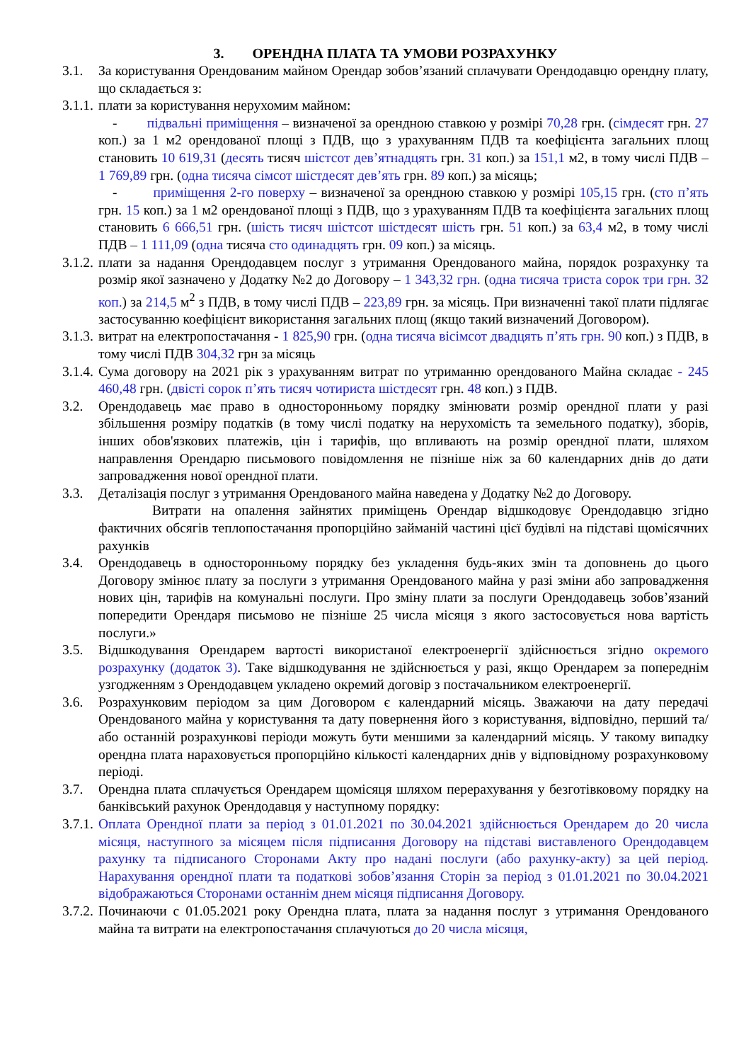3. ОРЕНДНА ПЛАТА ТА УМОВИ РОЗРАХУНКУ
3.1. За користування Орендованим майном Орендар зобов’язаний сплачувати Орендодавцю орендну плату, що складається з:
3.1.1.
плати за користування нерухомим майном:
- підвальні приміщення – визначеної за орендною ставкою у розмірі 70,28 грн. (сімдесят грн. 27 коп.) за 1 м2 орендованої площі з ПДВ, що з урахуванням ПДВ та коефіцієнта загальних площ становить 10 619,31 (десять тисяч шістсот дев’ятнадцять грн. 31 коп.) за 151,1 м2, в тому числі ПДВ – 1 769,89 грн. (одна тисяча сімсот шістдесят дев’ять грн. 89 коп.) за місяць;
- приміщення 2-го поверху – визначеної за орендною ставкою у розмірі 105,15 грн. (сто п’ять грн. 15 коп.) за 1 м2 орендованої площі з ПДВ, що з урахуванням ПДВ та коефіцієнта загальних площ становить 6 666,51 грн. (шість тисяч шістсот шістдесят шість грн. 51 коп.) за 63,4 м2, в тому числі ПДВ – 1 111,09 (одна тисяча сто одинадцять грн. 09 коп.) за місяць.
3.1.2.
плати за надання Орендодавцем послуг з утримання Орендованого майна, порядок розрахунку та розмір якої зазначено у Додатку №2 до Договору – 1 343,32 грн. (одна тисяча триста сорок три грн. 32 коп.) за 214,5 м<sup>2</sup> з ПДВ, в тому числі ПДВ – 223,89 грн. за місяць. При визначенні такої плати підлягає застосуванню коефіцієнт використання загальних площ (якщо такий визначений Договором).
3.1.3.
витрат на електропостачання - 1 825,90 грн. (одна тисяча вісімсот двадцять п’ять грн. 90 коп.) з ПДВ, в тому числі ПДВ 304,32 грн за місяць
3.1.4.
Сума договору на 2021 рік з урахуванням витрат по утриманню орендованого Майна складає - 245 460,48 грн. (двісті сорок п’ять тисяч чотириста шістдесят грн. 48 коп.) з ПДВ.
3.2. Орендодавець має право в односторонньому порядку змінювати розмір орендної плати у разі збільшення розміру податків (в тому числі податку на нерухомість та земельного податку), зборів, інших обов'язкових платежів, цін і тарифів, що впливають на розмір орендної плати, шляхом направлення Орендарю письмового повідомлення не пізніше ніж за 60 календарних днів до дати запровадження нової орендної плати.
3.3. Деталізація послуг з утримання Орендованого майна наведена у Додатку №2 до Договору.
Витрати на опалення зайнятих приміщень Орендар відшкодовує Орендодавцю згідно фактичних обсягів теплопостачання пропорційно займаній частині цієї будівлі на підставі щомісячних рахунків
3.4. Орендодавець в односторонньому порядку без укладення будь-яких змін та доповнень до цього Договору змінює плату за послуги з утримання Орендованого майна у разі зміни або запровадження нових цін, тарифів на комунальні послуги. Про зміну плати за послуги Орендодавець зобов’язаний попередити Орендаря письмово не пізніше 25 числа місяця з якого застосовується нова вартість послуги.»
3.5. Відшкодування Орендарем вартості використаної електроенергії здійснюється згідно окремого розрахунку (додаток 3). Таке відшкодування не здійснюється у разі, якщо Орендарем за попереднім узгодженням з Орендодавцем укладено окремий договір з постачальником електроенергії.
3.6. Розрахунковим періодом за цим Договором є календарний місяць. Зважаючи на дату передачі Орендованого майна у користування та дату повернення його з користування, відповідно, перший та/або останній розрахункові періоди можуть бути меншими за календарний місяць. У такому випадку орендна плата нараховується пропорційно кількості календарних днів у відповідному розрахунковому періоді.
3.7. Орендна плата сплачується Орендарем щомісяця шляхом перерахування у безготівковому порядку на банківський рахунок Орендодавця у наступному порядку:
3.7.1.
Оплата Орендної плати за період з 01.01.2021 по 30.04.2021 здійснюється Орендарем до 20 числа місяця, наступного за місяцем після підписання Договору на підставі виставленого Орендодавцем рахунку та підписаного Сторонами Акту про надані послуги (або рахунку-акту) за цей період. Нарахування орендної плати та податкові зобов’язання Сторін за період з 01.01.2021 по 30.04.2021 відображаються Сторонами останнім днем місяця підписання Договору.
3.7.2.
Починаючи с 01.05.2021 року Орендна плата, плата за надання послуг з утримання Орендованого майна та витрати на електропостачання сплачуються до 20 числа місяця,